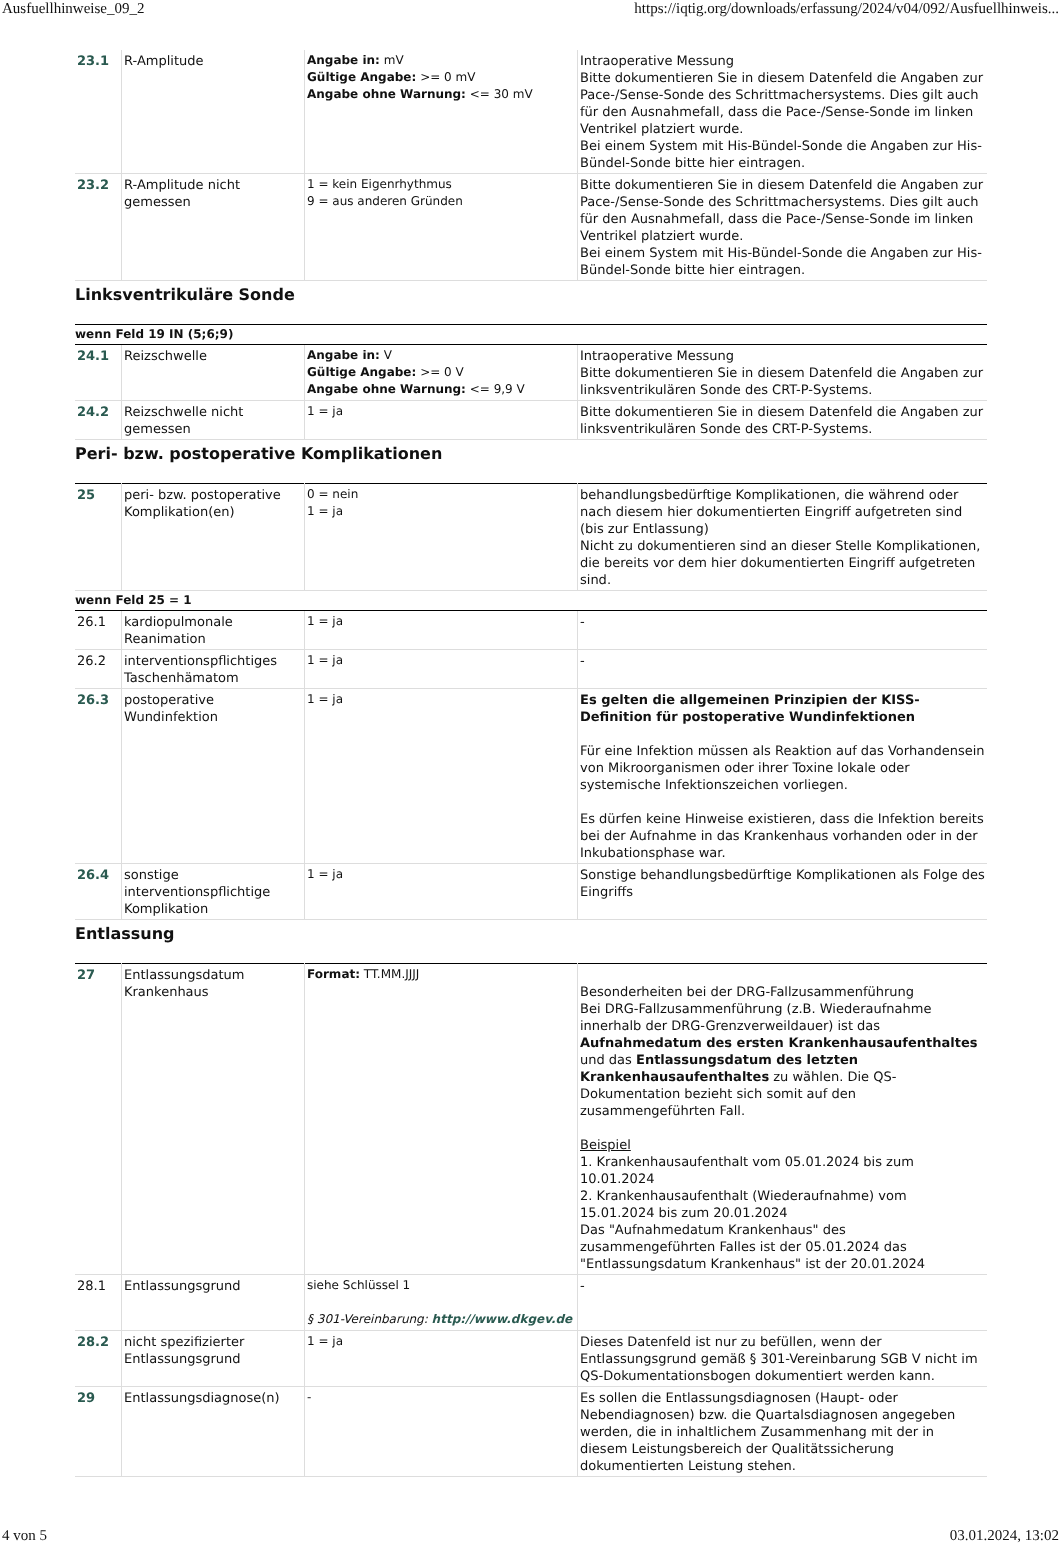Ausfuellhinweise_09_2 https://iqtig.org/downloads/erfassung/2024/v04/092/Ausfuellhinweis...
| 23.1 | R-Amplitude | Angabe in: mV Gültige Angabe: >= 0 mV Angabe ohne Warnung: <= 30 mV | Intraoperative Messung Bitte dokumentieren Sie in diesem Datenfeld die Angaben zur Pace-/Sense-Sonde des Schrittmachersystems. Dies gilt auch für den Ausnahmefall, dass die Pace-/Sense-Sonde im linken Ventrikel platziert wurde. Bei einem System mit His-Bündel-Sonde die Angaben zur His-Bündel-Sonde bitte hier eintragen. |
| 23.2 | R-Amplitude nicht gemessen | 1 = kein Eigenrhythmus 9 = aus anderen Gründen | Bitte dokumentieren Sie in diesem Datenfeld die Angaben zur Pace-/Sense-Sonde des Schrittmachersystems. Dies gilt auch für den Ausnahmefall, dass die Pace-/Sense-Sonde im linken Ventrikel platziert wurde. Bei einem System mit His-Bündel-Sonde die Angaben zur His-Bündel-Sonde bitte hier eintragen. |
Linksventrikuläre Sonde
| wenn Feld 19 IN (5;6;9) | | | |
| 24.1 | Reizschwelle | Angabe in: V Gültige Angabe: >= 0 V Angabe ohne Warnung: <= 9,9 V | Intraoperative Messung Bitte dokumentieren Sie in diesem Datenfeld die Angaben zur linksventrikulären Sonde des CRT-P-Systems. |
| 24.2 | Reizschwelle nicht gemessen | 1 = ja | Bitte dokumentieren Sie in diesem Datenfeld die Angaben zur linksventrikulären Sonde des CRT-P-Systems. |
Peri- bzw. postoperative Komplikationen
| 25 | peri- bzw. postoperative Komplikation(en) | 0 = nein 1 = ja | behandlungsbedürftige Komplikationen, die während oder nach diesem hier dokumentierten Eingriff aufgetreten sind (bis zur Entlassung) Nicht zu dokumentieren sind an dieser Stelle Komplikationen, die bereits vor dem hier dokumentierten Eingriff aufgetreten sind. |
| wenn Feld 25 = 1 | | | |
| 26.1 | kardiopulmonale Reanimation | 1 = ja | - |
| 26.2 | interventionspflichtiges Taschenhämatom | 1 = ja | - |
| 26.3 | postoperative Wundinfektion | 1 = ja | Es gelten die allgemeinen Prinzipien der KISS-Definition für postoperative Wundinfektionen Für eine Infektion müssen als Reaktion auf das Vorhandensein von Mikroorganismen oder ihrer Toxine lokale oder systemische Infektionszeichen vorliegen. Es dürfen keine Hinweise existieren, dass die Infektion bereits bei der Aufnahme in das Krankenhaus vorhanden oder in der Inkubationsphase war. |
| 26.4 | sonstige interventionspflichtige Komplikation | 1 = ja | Sonstige behandlungsbedürftige Komplikationen als Folge des Eingriffs |
Entlassung
| 27 | Entlassungsdatum Krankenhaus | Format: TT.MM.JJJJ | Besonderheiten bei der DRG-Fallzusammenführung Bei DRG-Fallzusammenführung (z.B. Wiederaufnahme innerhalb der DRG-Grenzverweildauer) ist das Aufnahmedatum des ersten Krankenhausaufenthaltes und das Entlassungsdatum des letzten Krankenhausaufenthaltes zu wählen. Die QS-Dokumentation bezieht sich somit auf den zusammengeführten Fall. Beispiel 1. Krankenhausaufenthalt vom 05.01.2024 bis zum 10.01.2024 2. Krankenhausaufenthalt (Wiederaufnahme) vom 15.01.2024 bis zum 20.01.2024 Das "Aufnahmedatum Krankenhaus" des zusammengeführten Falles ist der 05.01.2024 das "Entlassungsdatum Krankenhaus" ist der 20.01.2024 |
| 28.1 | Entlassungsgrund | siehe Schlüssel 1 § 301-Vereinbarung: http://www.dkgev.de | - |
| 28.2 | nicht spezifizierter Entlassungsgrund | 1 = ja | Dieses Datenfeld ist nur zu befüllen, wenn der Entlassungsgrund gemäß § 301-Vereinbarung SGB V nicht im QS-Dokumentationsbogen dokumentiert werden kann. |
| 29 | Entlassungsdiagnose(n) | - | Es sollen die Entlassungsdiagnosen (Haupt- oder Nebendiagnosen) bzw. die Quartalsdiagnosen angegeben werden, die in inhaltlichem Zusammenhang mit der in diesem Leistungsbereich der Qualitätssicherung dokumentierten Leistung stehen. |
4 von 5 03.01.2024, 13:02